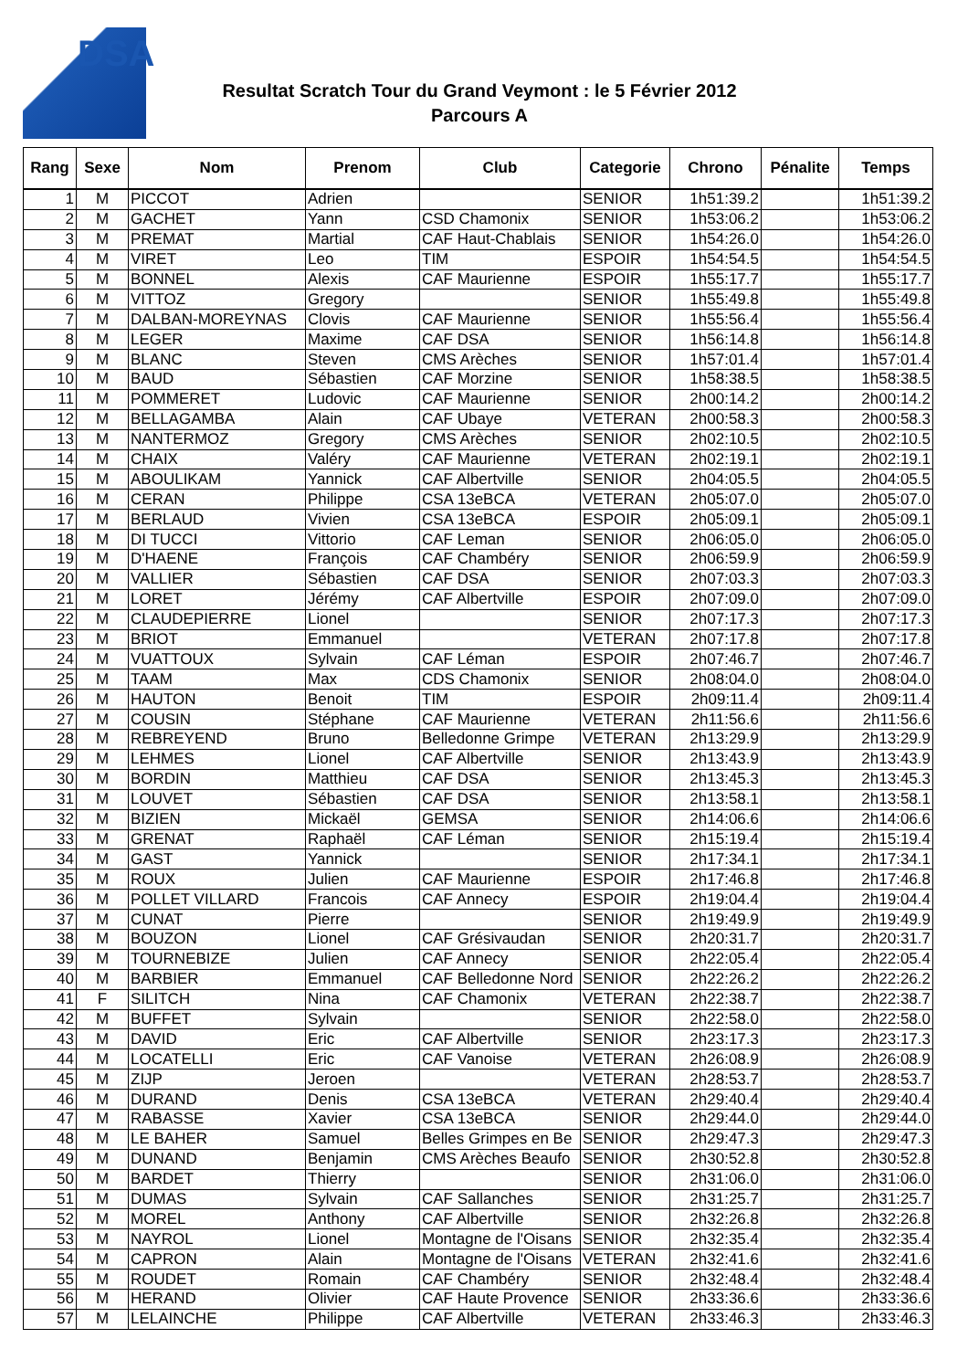DSA
Resultat Scratch Tour du Grand Veymont : le 5 Février 2012
Parcours A
| Rang | Sexe | Nom | Prenom | Club | Categorie | Chrono | Pénalite | Temps |
| --- | --- | --- | --- | --- | --- | --- | --- | --- |
| 1 | M | PICCOT | Adrien | | SENIOR | 1h51:39.2 | | 1h51:39.2 |
| 2 | M | GACHET | Yann | CSD Chamonix | SENIOR | 1h53:06.2 | | 1h53:06.2 |
| 3 | M | PREMAT | Martial | CAF Haut-Chablais | SENIOR | 1h54:26.0 | | 1h54:26.0 |
| 4 | M | VIRET | Leo | TIM | ESPOIR | 1h54:54.5 | | 1h54:54.5 |
| 5 | M | BONNEL | Alexis | CAF Maurienne | ESPOIR | 1h55:17.7 | | 1h55:17.7 |
| 6 | M | VITTOZ | Gregory | | SENIOR | 1h55:49.8 | | 1h55:49.8 |
| 7 | M | DALBAN-MOREYNAS | Clovis | CAF Maurienne | SENIOR | 1h55:56.4 | | 1h55:56.4 |
| 8 | M | LEGER | Maxime | CAF DSA | SENIOR | 1h56:14.8 | | 1h56:14.8 |
| 9 | M | BLANC | Steven | CMS Arèches | SENIOR | 1h57:01.4 | | 1h57:01.4 |
| 10 | M | BAUD | Sébastien | CAF Morzine | SENIOR | 1h58:38.5 | | 1h58:38.5 |
| 11 | M | POMMERET | Ludovic | CAF Maurienne | SENIOR | 2h00:14.2 | | 2h00:14.2 |
| 12 | M | BELLAGAMBA | Alain | CAF Ubaye | VETERAN | 2h00:58.3 | | 2h00:58.3 |
| 13 | M | NANTERMOZ | Gregory | CMS Arèches | SENIOR | 2h02:10.5 | | 2h02:10.5 |
| 14 | M | CHAIX | Valéry | CAF Maurienne | VETERAN | 2h02:19.1 | | 2h02:19.1 |
| 15 | M | ABOULIKAM | Yannick | CAF Albertville | SENIOR | 2h04:05.5 | | 2h04:05.5 |
| 16 | M | CERAN | Philippe | CSA 13eBCA | VETERAN | 2h05:07.0 | | 2h05:07.0 |
| 17 | M | BERLAUD | Vivien | CSA 13eBCA | ESPOIR | 2h05:09.1 | | 2h05:09.1 |
| 18 | M | DI TUCCI | Vittorio | CAF Leman | SENIOR | 2h06:05.0 | | 2h06:05.0 |
| 19 | M | D'HAENE | François | CAF Chambéry | SENIOR | 2h06:59.9 | | 2h06:59.9 |
| 20 | M | VALLIER | Sébastien | CAF DSA | SENIOR | 2h07:03.3 | | 2h07:03.3 |
| 21 | M | LORET | Jérémy | CAF Albertville | ESPOIR | 2h07:09.0 | | 2h07:09.0 |
| 22 | M | CLAUDEPIERRE | Lionel | | SENIOR | 2h07:17.3 | | 2h07:17.3 |
| 23 | M | BRIOT | Emmanuel | | VETERAN | 2h07:17.8 | | 2h07:17.8 |
| 24 | M | VUATTOUX | Sylvain | CAF Léman | ESPOIR | 2h07:46.7 | | 2h07:46.7 |
| 25 | M | TAAM | Max | CDS Chamonix | SENIOR | 2h08:04.0 | | 2h08:04.0 |
| 26 | M | HAUTON | Benoit | TIM | ESPOIR | 2h09:11.4 | | 2h09:11.4 |
| 27 | M | COUSIN | Stéphane | CAF Maurienne | VETERAN | 2h11:56.6 | | 2h11:56.6 |
| 28 | M | REBREYEND | Bruno | Belledonne Grimpe | VETERAN | 2h13:29.9 | | 2h13:29.9 |
| 29 | M | LEHMES | Lionel | CAF Albertville | SENIOR | 2h13:43.9 | | 2h13:43.9 |
| 30 | M | BORDIN | Matthieu | CAF DSA | SENIOR | 2h13:45.3 | | 2h13:45.3 |
| 31 | M | LOUVET | Sébastien | CAF DSA | SENIOR | 2h13:58.1 | | 2h13:58.1 |
| 32 | M | BIZIEN | Mickaël | GEMSA | SENIOR | 2h14:06.6 | | 2h14:06.6 |
| 33 | M | GRENAT | Raphaël | CAF Léman | SENIOR | 2h15:19.4 | | 2h15:19.4 |
| 34 | M | GAST | Yannick | | SENIOR | 2h17:34.1 | | 2h17:34.1 |
| 35 | M | ROUX | Julien | CAF Maurienne | ESPOIR | 2h17:46.8 | | 2h17:46.8 |
| 36 | M | POLLET VILLARD | Francois | CAF Annecy | ESPOIR | 2h19:04.4 | | 2h19:04.4 |
| 37 | M | CUNAT | Pierre | | SENIOR | 2h19:49.9 | | 2h19:49.9 |
| 38 | M | BOUZON | Lionel | CAF Grésivaudan | SENIOR | 2h20:31.7 | | 2h20:31.7 |
| 39 | M | TOURNEBIZE | Julien | CAF Annecy | SENIOR | 2h22:05.4 | | 2h22:05.4 |
| 40 | M | BARBIER | Emmanuel | CAF Belledonne Nord | SENIOR | 2h22:26.2 | | 2h22:26.2 |
| 41 | F | SILITCH | Nina | CAF Chamonix | VETERAN | 2h22:38.7 | | 2h22:38.7 |
| 42 | M | BUFFET | Sylvain | | SENIOR | 2h22:58.0 | | 2h22:58.0 |
| 43 | M | DAVID | Eric | CAF Albertville | SENIOR | 2h23:17.3 | | 2h23:17.3 |
| 44 | M | LOCATELLI | Eric | CAF Vanoise | VETERAN | 2h26:08.9 | | 2h26:08.9 |
| 45 | M | ZIJP | Jeroen | | VETERAN | 2h28:53.7 | | 2h28:53.7 |
| 46 | M | DURAND | Denis | CSA 13eBCA | VETERAN | 2h29:40.4 | | 2h29:40.4 |
| 47 | M | RABASSE | Xavier | CSA 13eBCA | SENIOR | 2h29:44.0 | | 2h29:44.0 |
| 48 | M | LE BAHER | Samuel | Belles Grimpes en Be | SENIOR | 2h29:47.3 | | 2h29:47.3 |
| 49 | M | DUNAND | Benjamin | CMS Arèches Beaufo | SENIOR | 2h30:52.8 | | 2h30:52.8 |
| 50 | M | BARDET | Thierry | | SENIOR | 2h31:06.0 | | 2h31:06.0 |
| 51 | M | DUMAS | Sylvain | CAF Sallanches | SENIOR | 2h31:25.7 | | 2h31:25.7 |
| 52 | M | MOREL | Anthony | CAF Albertville | SENIOR | 2h32:26.8 | | 2h32:26.8 |
| 53 | M | NAYROL | Lionel | Montagne de l'Oisans | SENIOR | 2h32:35.4 | | 2h32:35.4 |
| 54 | M | CAPRON | Alain | Montagne de l'Oisans | VETERAN | 2h32:41.6 | | 2h32:41.6 |
| 55 | M | ROUDET | Romain | CAF Chambéry | SENIOR | 2h32:48.4 | | 2h32:48.4 |
| 56 | M | HERAND | Olivier | CAF Haute Provence | SENIOR | 2h33:36.6 | | 2h33:36.6 |
| 57 | M | LELAINCHE | Philippe | CAF Albertville | VETERAN | 2h33:46.3 | | 2h33:46.3 |